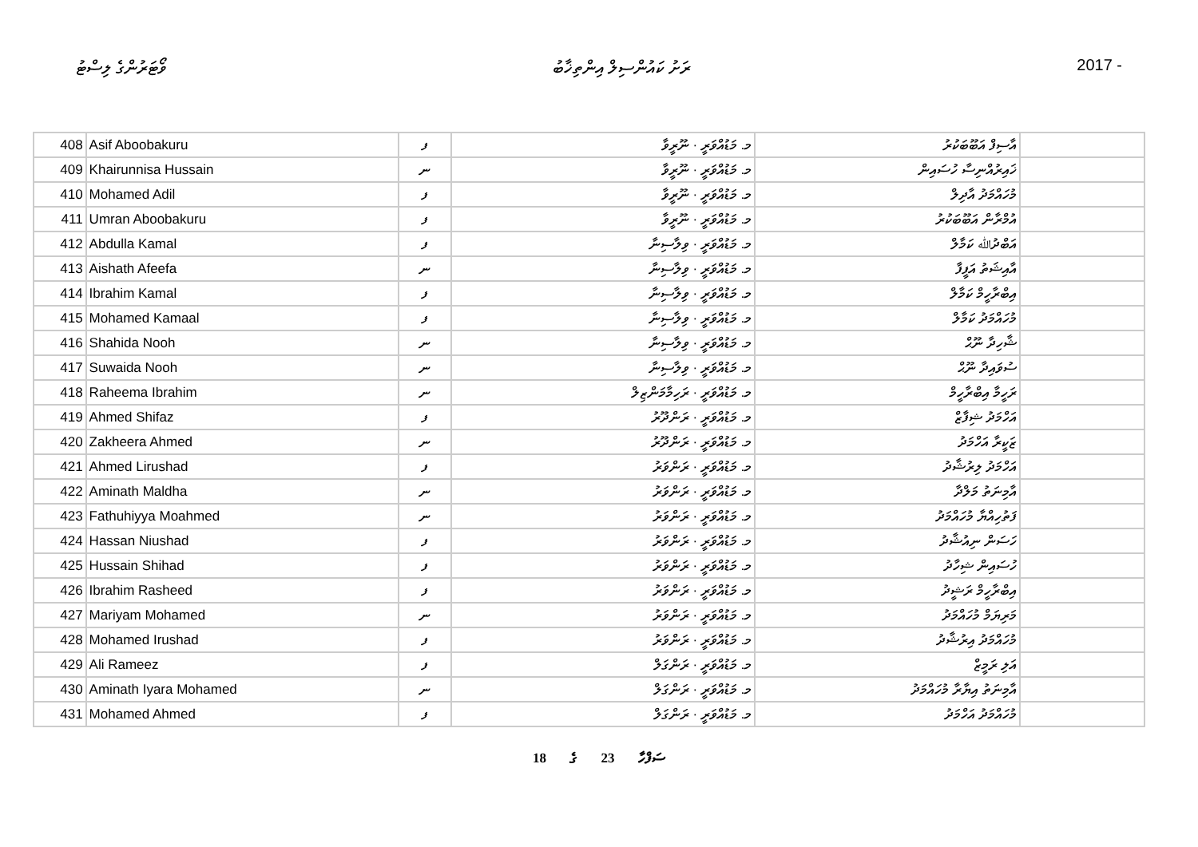ވޯޓަރުންގެ ލިސްޓު ރަށު ކައުންސިލް އިންތިޚާބު 2017 -
| 408 | Asif Aboobakuru | ފ | މ. މަޑުއްވަރީ · ނޫރީވާ | އާސިފް އަބޫބަކުރު | |
| 409 | Khairunnisa Hussain | ނ | މ. މަޑުއްވަރީ · ނޫރީވާ | ޚައިރުއްނިސާ ހުސައިން | |
| 410 | Mohamed Adil | ފ | މ. މަޑުއްވަރީ · ނޫރީވާ | މުހައްމަދު އާދިލް | |
| 411 | Umran Aboobakuru | ފ | މ. މަޑުއްވަރީ · ނޫރީވާ | އުމްރާން އަބޫބަކުރު | |
| 412 | Abdulla Kamal | ފ | މ. މަޑުއްވަރީ · ވިލާސިނާ | އަބްދުﷲ ކަމާލް | |
| 413 | Aishath Afeefa | ނ | މ. މަޑުއްވަރީ · ވިލާސިނާ | އާއިޝަތު އަފީފާ | |
| 414 | Ibrahim Kamal | ފ | މ. މަޑުއްވަރީ · ވިލާސިނާ | އިބްރާހީމް ކަމާލް | |
| 415 | Mohamed Kamaal | ފ | މ. މަޑުއްވަރީ · ވިލާސިނާ | މުހައްމަދު ކަމާލް | |
| 416 | Shahida Nooh | ނ | މ. މަޑުއްވަރީ · ވިލާސިނާ | ޝާހިދާ ނޫޙް | |
| 417 | Suwaida Nooh | ނ | މ. މަޑުއްވަރީ · ވިލާސިނާ | ސުވައިދާ ނޫޙް | |
| 418 | Raheema Ibrahim | ނ | މ. މަޑުއްވަރީ · ރަހިމާމަންޒިލް | ރަހީމާ އިބްރާހީމް | |
| 419 | Ahmed Shifaz | ފ | މ. މަޑުއްވަރީ · ރަންދޫރު | އަހްމަދު ޝިފާޒް | |
| 420 | Zakheera Ahmed | ނ | މ. މަޑުއްވަރީ · ރަންދޫރު | ޒަކީރާ އަހްމަދު | |
| 421 | Ahmed Lirushad | ފ | މ. މަޑުއްވަރީ · ރަންވަރު | އަހްމަދު ލިރުޝާދު | |
| 422 | Aminath Maldha | ނ | މ. މަޑުއްވަރީ · ރަންވަރު | އާމިނަތު މަލްދާ | |
| 423 | Fathuhiyya Moahmed | ނ | މ. މަޑުއްވަރީ · ރަންވަރު | ފަތުހިއްޔާ މުހައްމަދު | |
| 424 | Hassan Niushad | ފ | މ. މަޑުއްވަރީ · ރަންވަރު | ހަސަން ނިއުޝާދު | |
| 425 | Hussain Shihad | ފ | މ. މަޑުއްވަރީ · ރަންވަރު | ހުސައިން ޝިހާދު | |
| 426 | Ibrahim Rasheed | ފ | މ. މަޑުއްވަރީ · ރަންވަރު | އިބްރާހީމް ރަޝީދު | |
| 427 | Mariyam Mohamed | ނ | މ. މަޑުއްވަރީ · ރަންވަރު | މަރިޔަމް މުހައްމަދު | |
| 428 | Mohamed Irushad | ފ | މ. މަޑުއްވަރީ · ރަންވަރު | މުހައްމަދު އިރުޝާދު | |
| 429 | Ali Rameez | ފ | މ. މަޑުއްވަރީ · ރަންގަލް | އަލި ރަމީޒް | |
| 430 | Aminath Iyara Mohamed | ނ | މ. މަޑުއްވަރީ · ރަންގަލް | އާމިނަތު އިޔާރާ މުހައްމަދު | |
| 431 | Mohamed Ahmed | ފ | މ. މަޑުއްވަރީ · ރަންގަލް | މުހައްމަދު އަހްމަދު | |
18 ގެ 23 ސަފްހާ